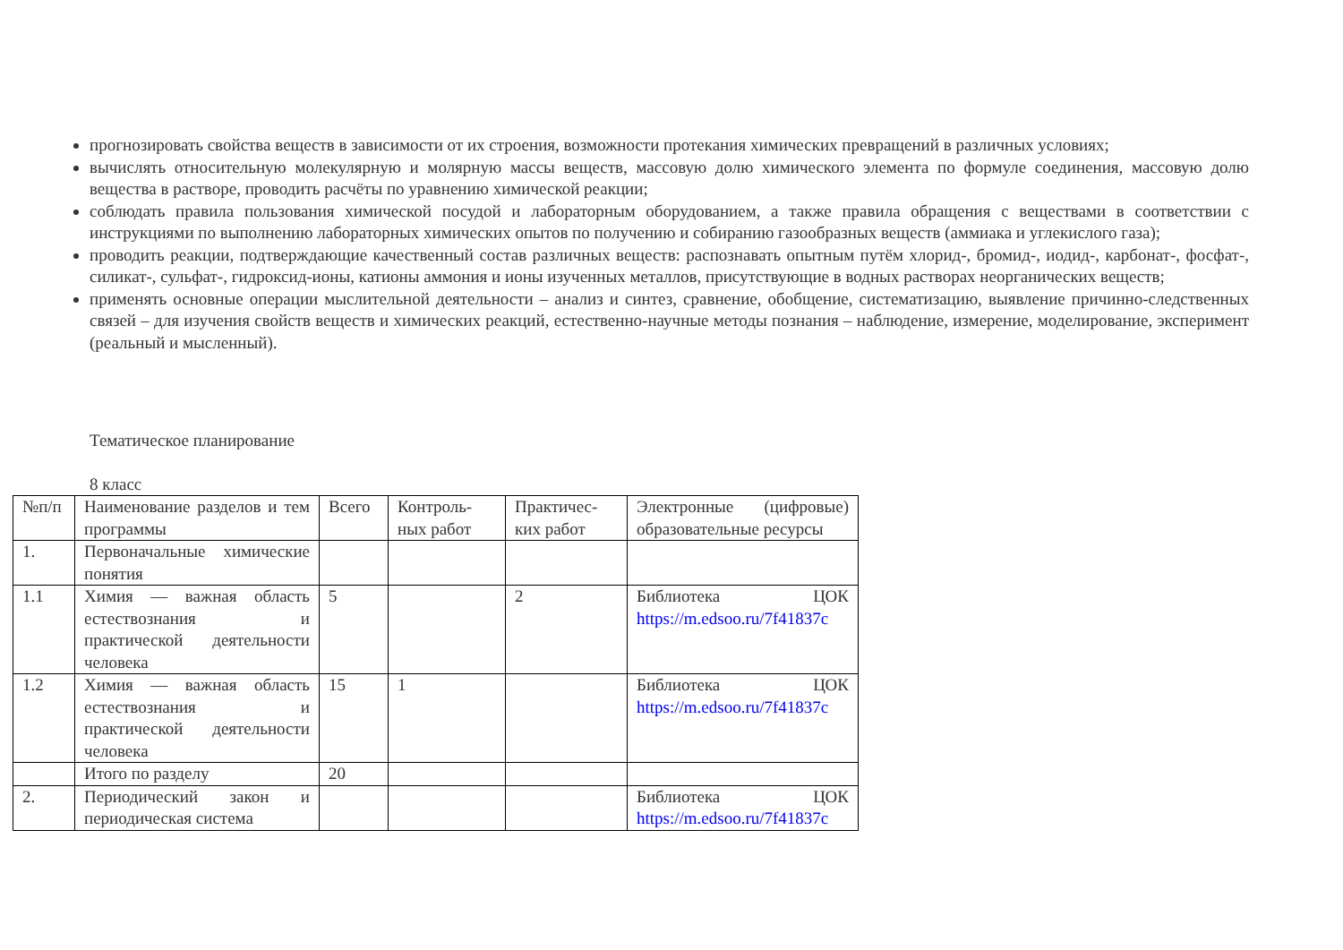прогнозировать свойства веществ в зависимости от их строения, возможности протекания химических превращений в различных условиях;
вычислять относительную молекулярную и молярную массы веществ, массовую долю химического элемента по формуле соединения, массовую долю вещества в растворе, проводить расчёты по уравнению химической реакции;
соблюдать правила пользования химической посудой и лабораторным оборудованием, а также правила обращения с веществами в соответствии с инструкциями по выполнению лабораторных химических опытов по получению и собиранию газообразных веществ (аммиака и углекислого газа);
проводить реакции, подтверждающие качественный состав различных веществ: распознавать опытным путём хлорид-, бромид-, иодид-, карбонат-, фосфат-, силикат-, сульфат-, гидроксид-ионы, катионы аммония и ионы изученных металлов, присутствующие в водных растворах неорганических веществ;
применять основные операции мыслительной деятельности – анализ и синтез, сравнение, обобщение, систематизацию, выявление причинно-следственных связей – для изучения свойств веществ и химических реакций, естественно-научные методы познания – наблюдение, измерение, моделирование, эксперимент (реальный и мысленный).
Тематическое планирование
8 класс
| №п/п | Наименование разделов и тем программы | Всего | Контроль-ных работ | Практичес-ких работ | Электронные (цифровые) образовательные ресурсы |
| 1. | Первоначальные химические понятия | | | | |
| 1.1 | Химия — важная область естествознания и практической деятельности человека | 5 | | 2 | Библиотека ЦОК https://m.edsoo.ru/7f41837c |
| 1.2 | Химия — важная область естествознания и практической деятельности человека | 15 | 1 | | Библиотека ЦОК https://m.edsoo.ru/7f41837c |
| | Итого по разделу | 20 | | | |
| 2. | Периодический закон и периодическая система | | | | Библиотека ЦОК https://m.edsoo.ru/7f41837c |